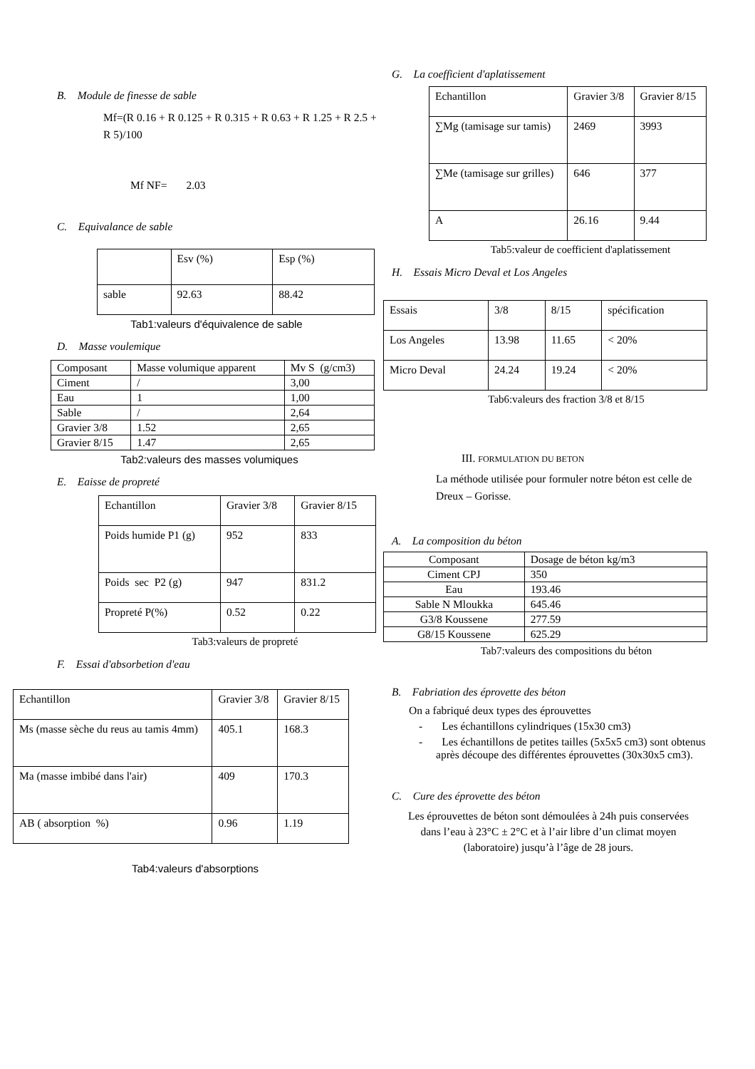B. Module de finesse de sable
Mf=(R 0.16 + R 0.125 + R 0.315 + R 0.63 + R 1.25 + R 2.5 + R 5)/100
Mf NF= 2.03
C. Equivalance de sable
| | Esv (%) | Esp (%) |
| sable | 92.63 | 88.42 |
Tab1:valeurs d'équivalence de sable
D. Masse voulemique
| Composant | Masse volumique apparent | Mv S (g/cm3) |
| Ciment | / | 3,00 |
| Eau | 1 | 1,00 |
| Sable | / | 2,64 |
| Gravier 3/8 | 1.52 | 2,65 |
| Gravier 8/15 | 1.47 | 2,65 |
Tab2:valeurs des masses volumiques
E. Eaisse de propreté
| Echantillon | Gravier 3/8 | Gravier 8/15 |
| Poids humide P1 (g) | 952 | 833 |
| Poids sec P2 (g) | 947 | 831.2 |
| Propreté P(%) | 0.52 | 0.22 |
Tab3:valeurs de propreté
F. Essai d'absorbetion d'eau
| Echantillon | Gravier 3/8 | Gravier 8/15 |
| Ms (masse sèche du reus au tamis 4mm) | 405.1 | 168.3 |
| Ma (masse imbibé dans l'air) | 409 | 170.3 |
| AB ( absorption %) | 0.96 | 1.19 |
Tab4:valeurs d'absorptions
G. La coefficient d'aplatissement
| Echantillon | Gravier 3/8 | Gravier 8/15 |
| ∑Mg (tamisage sur tamis) | 2469 | 3993 |
| ∑Me (tamisage sur grilles) | 646 | 377 |
| A | 26.16 | 9.44 |
Tab5:valeur de coefficient d'aplatissement
H. Essais Micro Deval et Los Angeles
| Essais | 3/8 | 8/15 | spécification |
| Los Angeles | 13.98 | 11.65 | < 20% |
| Micro Deval | 24.24 | 19.24 | < 20% |
Tab6:valeurs des fraction 3/8 et 8/15
III. FORMULATION DU BETON
La méthode utilisée pour formuler notre béton est celle de Dreux – Gorisse.
A. La composition du béton
| Composant | Dosage de béton kg/m3 |
| Ciment CPJ | 350 |
| Eau | 193.46 |
| Sable N Mloukka | 645.46 |
| G3/8 Koussene | 277.59 |
| G8/15 Koussene | 625.29 |
Tab7:valeurs des compositions du béton
B. Fabriation des éprovette des béton
On a fabriqué deux types des éprouvettes
- Les échantillons cylindriques (15x30 cm3)
- Les échantillons de petites tailles (5x5x5 cm3) sont obtenus après découpe des différentes éprouvettes (30x30x5 cm3).
C. Cure des éprovette des béton
Les éprouvettes de béton sont démoulées à 24h puis conservées dans l’eau à 23°C ± 2°C et à l’air libre d’un climat moyen (laboratoire) jusqu’à l’âge de 28 jours.